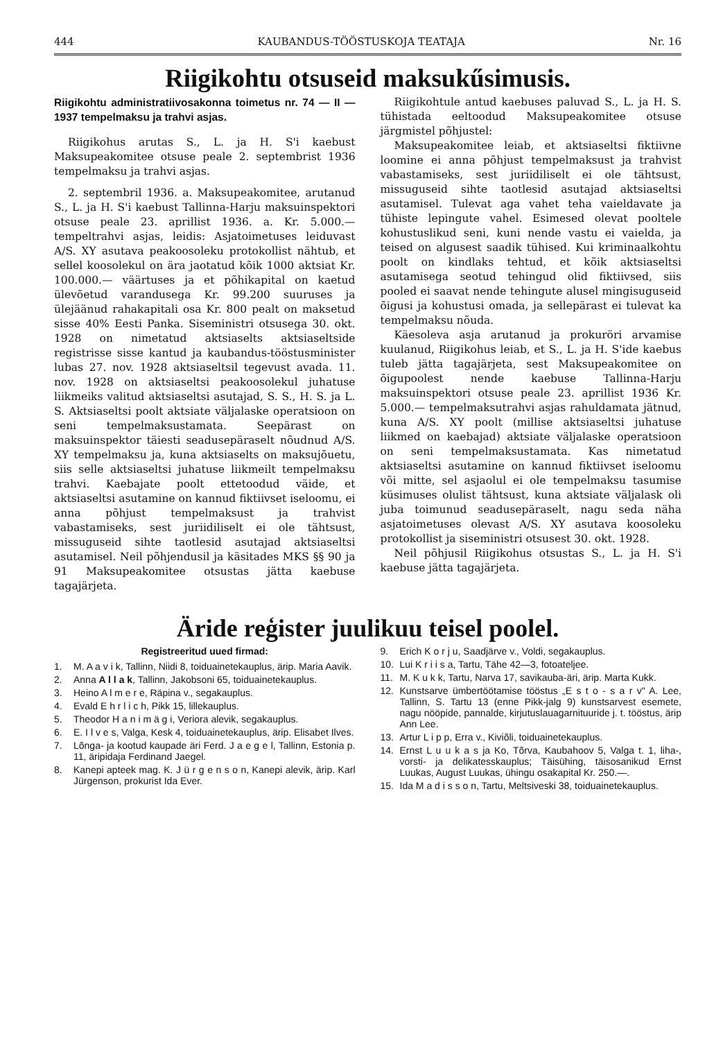444 KAUBANDUS-TÖÖSTUSKOJA TEATAJA Nr. 16
Riigikohtu otsuseid maksukűsimusis.
Riigikohtu administratiivosakonna toimetus nr. 74 — II — 1937 tempelmaksu ja trahvi asjas.
Riigikohus arutas S., L. ja H. S'i kaebust Maksupeakomitee otsuse peale 2. septembrist 1936 tempelmaksu ja trahvi asjas.
2. septembril 1936. a. Maksupeakomitee, arutanud S., L. ja H. S'i kaebust Tallinna-Harju maksuinspektori otsuse peale 23. aprillist 1936. a. Kr. 5.000.— tempeltrahvi asjas, leidis: Asjatoimetuses leiduvast A/S. XY asutava peakoosoleku protokollist nähtub, et sellel koosolekul on ära jaotatud kõik 1000 aktsiat Kr. 100.000.— väärtuses ja et põhikapital on kaetud ülevõetud varandusega Kr. 99.200 suuruses ja ülejäänud rahakapitali osa Kr. 800 pealt on maksetud sisse 40% Eesti Panka. Siseministri otsusega 30. okt. 1928 on nimetatud aktsiaselts aktsiaseltside registrisse sisse kantud ja kaubandus-tööstusminister lubas 27. nov. 1928 aktsiaseltsil tegevust avada. 11. nov. 1928 on aktsiaseltsi peakoosolekul juhatuse liikmeiks valitud aktsiaseltsi asutajad, S. S., H. S. ja L. S. Aktsiaseltsi poolt aktsiate väljalaske operatsioon on seni tempelmaksustamata. Seepärast on maksuinspektor täiesti seadusepäraselt nõudnud A/S. XY tempelmaksu ja, kuna aktsiaselts on maksujõuetu, siis selle aktsiaseltsi juhatuse liikmeilt tempelmaksu trahvi. Kaebajate poolt ettetoodud väide, et aktsiaseltsi asutamine on kannud fiktiivset iseloomu, ei anna põhjust tempelmaksust ja trahvist vabastamiseks, sest juriidiliselt ei ole tähtsust, missuguseid sihte taotlesid asutajad aktsiaseltsi asutamisel. Neil põhjendusil ja käsitades MKS §§ 90 ja 91 Maksupeakomitee otsustas jätta kaebuse tagajärjeta.
Riigikohtule antud kaebuses paluvad S., L. ja H. S. tühistada eeltoodud Maksupeakomitee otsuse järgmistel põhjustel:
Maksupeakomitee leiab, et aktsiaseltsi fiktiivne loomine ei anna põhjust tempelmaksust ja trahvist vabastamiseks, sest juriidiliselt ei ole tähtsust, missuguseid sihte taotlesid asutajad aktsiaseltsi asutamisel. Tulevat aga vahet teha vaieldavate ja tühiste lepingute vahel. Esimesed olevat pooltele kohustuslikud seni, kuni nende vastu ei vaielda, ja teised on algusest saadik tühised. Kui kriminaalkohtu poolt on kindlaks tehtud, et kõik aktsiaseltsi asutamisega seotud tehingud olid fiktiivsed, siis pooled ei saavat nende tehingute alusel mingisuguseid õigusi ja kohustusi omada, ja sellepärast ei tulevat ka tempelmaksu nõuda.
Käesoleva asja arutanud ja prokuröri arvamise kuulanud, Riigikohus leiab, et S., L. ja H. S'ide kaebus tuleb jätta tagajärjeta, sest Maksupeakomitee on õigupoolest nende kaebuse Tallinna-Harju maksuinspektori otsuse peale 23. aprillist 1936 Kr. 5.000.— tempelmaksutrahvi asjas rahuldamata jätnud, kuna A/S. XY poolt (millise aktsiaseltsi juhatuse liikmed on kaebajad) aktsiate väljalaske operatsioon on seni tempelmaksustamata. Kas nimetatud aktsiaseltsi asutamine on kannud fiktiivset iseloomu või mitte, sel asjaolul ei ole tempelmaksu tasumise küsimuses olulist tähtsust, kuna aktsiate väljalask oli juba toimunud seadusepäraselt, nagu seda näha asjatoimetuses olevast A/S. XY asutava koosoleku protokollist ja siseministri otsusest 30. okt. 1928.
Neil põhjusil Riigikohus otsustas S., L. ja H. S'i kaebuse jätta tagajärjeta.
Äride reģister juulikuu teisel poolel.
Registreeritud uued firmad:
1. M. A a v i k, Tallinn, Niidi 8, toiduainetekauplus, ärip. Maria Aavik.
2. Anna A l l a k, Tallinn, Jakobsoni 65, toiduainetekauplus.
3. Heino A l m e r e, Räpina v., segakauplus.
4. Evald E h r l i c h, Pikk 15, lillekauplus.
5. Theodor H a n i m ä g i, Veriora alevik, segakauplus.
6. E. I l v e s, Valga, Kesk 4, toiduainetekauplus, ärip. Elisabet Ilves.
7. Lõnga- ja kootud kaupade äri Ferd. J a e g e l, Tallinn, Estonia p. 11, äripidaja Ferdinand Jaegel.
8. Kanepi apteek mag. K. J ü r g e n s o n, Kanepi alevik, ärip. Karl Jürgenson, prokurist Ida Ever.
9. Erich K o r j u, Saadjärve v., Voldi, segakauplus.
10. Lui K r i i s a, Tartu, Tähe 42—3, fotoateljee.
11. M. K u k k, Tartu, Narva 17, savikauba-äri, ärip. Marta Kukk.
12. Kunstsarve ümbertöötamise tööstus „E s t o - s a r v" A. Lee, Tallinn, S. Tartu 13 (enne Pikk-jalg 9) kunstsarvest esemete, nagu nööpide, pannalde, kirjutuslauagarnituuride j. t. tööstus, ärip Ann Lee.
13. Artur L i p p, Erra v., Kiviõli, toiduainetekauplus.
14. Ernst L u u k a s ja Ko, Tõrva, Kaubahoov 5, Valga t. 1, liha-, vorsti- ja delikatesskauplus; Täisühing, täisosanikud Ernst Luukas, August Luukas, ühingu osakapital Kr. 250.—.
15. Ida M a d i s s o n, Tartu, Meltsiveski 38, toiduainetekauplus.